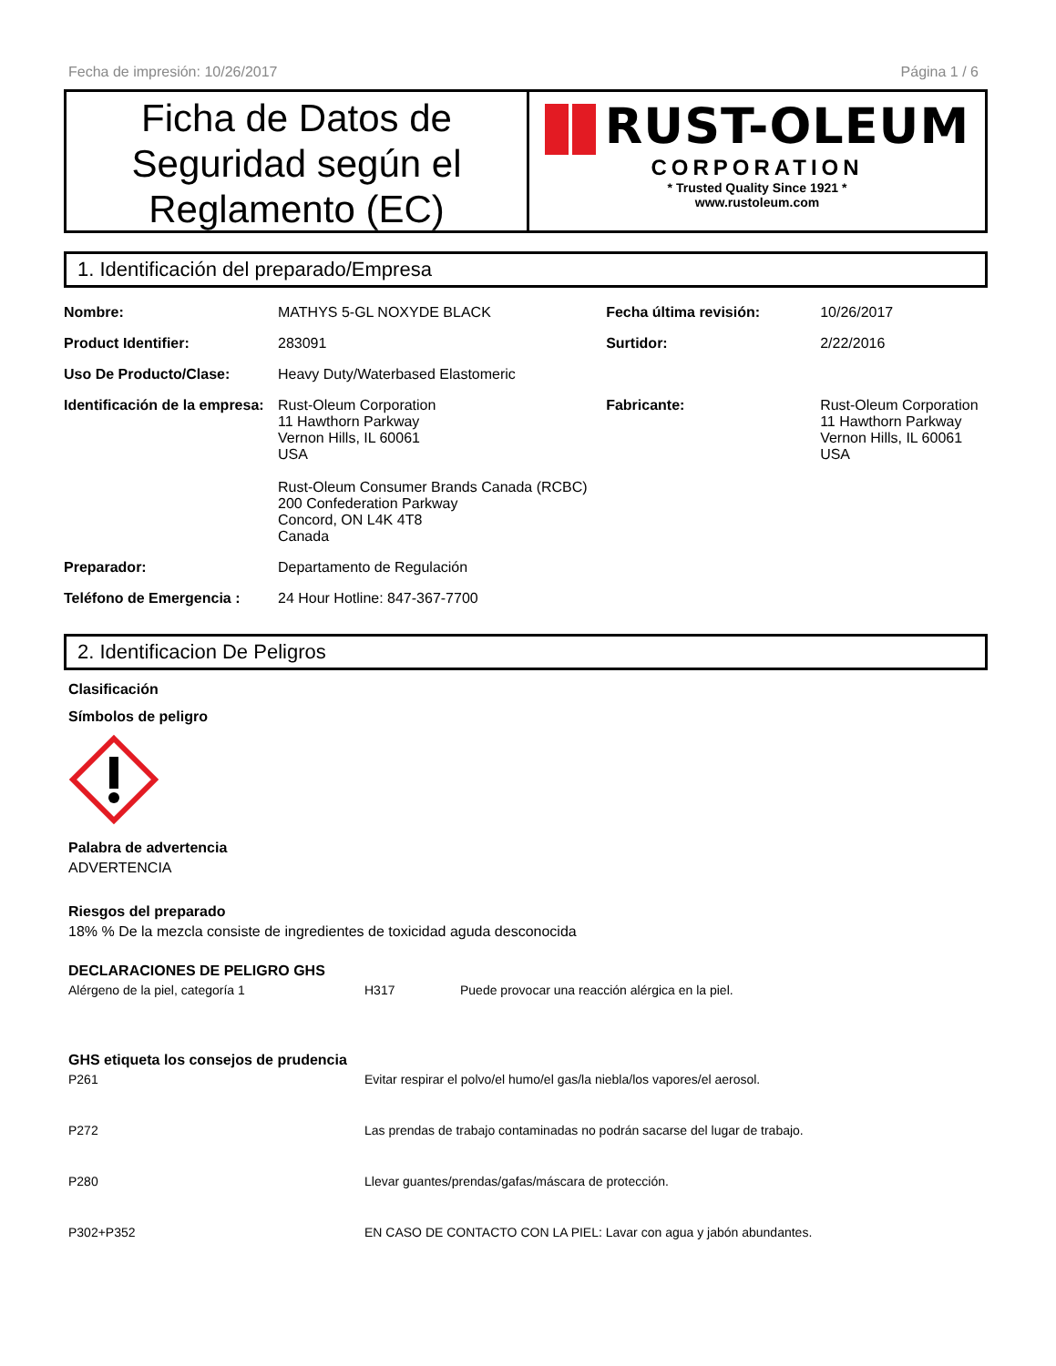Fecha de impresión: 10/26/2017 Página 1 / 6
Ficha de Datos de Seguridad según el Reglamento (EC)
RUST-OLEUM
CORPORATION
* Trusted Quality Since 1921 *
www.rustoleum.com
1. Identificación del preparado/Empresa
| Nombre: | MATHYS 5-GL NOXYDE BLACK | Fecha última revisión: | 10/26/2017 |
| Product Identifier: | 283091 | Surtidor: | 2/22/2016 |
| Uso De Producto/Clase: | Heavy Duty/Waterbased Elastomeric | | |
| Identificación de la empresa: | Rust-Oleum Corporation 11 Hawthorn Parkway Vernon Hills, IL 60061 USA Rust-Oleum Consumer Brands Canada (RCBC) 200 Confederation Parkway Concord, ON L4K 4T8 Canada | Fabricante: | Rust-Oleum Corporation 11 Hawthorn Parkway Vernon Hills, IL 60061 USA |
| Preparador: | Departamento de Regulación | | |
| Teléfono de Emergencia : | 24 Hour Hotline: 847-367-7700 | | |
2. Identificacion De Peligros
Clasificación
Símbolos de peligro
Palabra de advertencia
ADVERTENCIA
Riesgos del preparado
18% % De la mezcla consiste de ingredientes de toxicidad aguda desconocida
DECLARACIONES DE PELIGRO GHS
| Alérgeno de la piel, categoría 1 | H317 | Puede provocar una reacción alérgica en la piel. |
GHS etiqueta los consejos de prudencia
| P261 | Evitar respirar el polvo/el humo/el gas/la niebla/los vapores/el aerosol. |
| P272 | Las prendas de trabajo contaminadas no podrán sacarse del lugar de trabajo. |
| P280 | Llevar guantes/prendas/gafas/máscara de protección. |
| P302+P352 | EN CASO DE CONTACTO CON LA PIEL: Lavar con agua y jabón abundantes. |